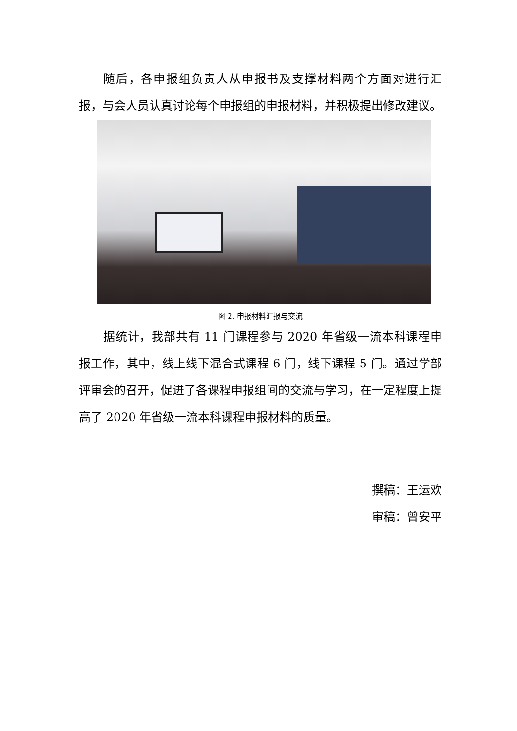随后，各申报组负责人从申报书及支撑材料两个方面对进行汇报，与会人员认真讨论每个申报组的申报材料，并积极提出修改建议。
图 2. 申报材料汇报与交流
据统计，我部共有 11 门课程参与 2020 年省级一流本科课程申报工作，其中，线上线下混合式课程 6 门，线下课程 5 门。通过学部评审会的召开，促进了各课程申报组间的交流与学习，在一定程度上提高了 2020 年省级一流本科课程申报材料的质量。
撰稿：王运欢
审稿：曾安平